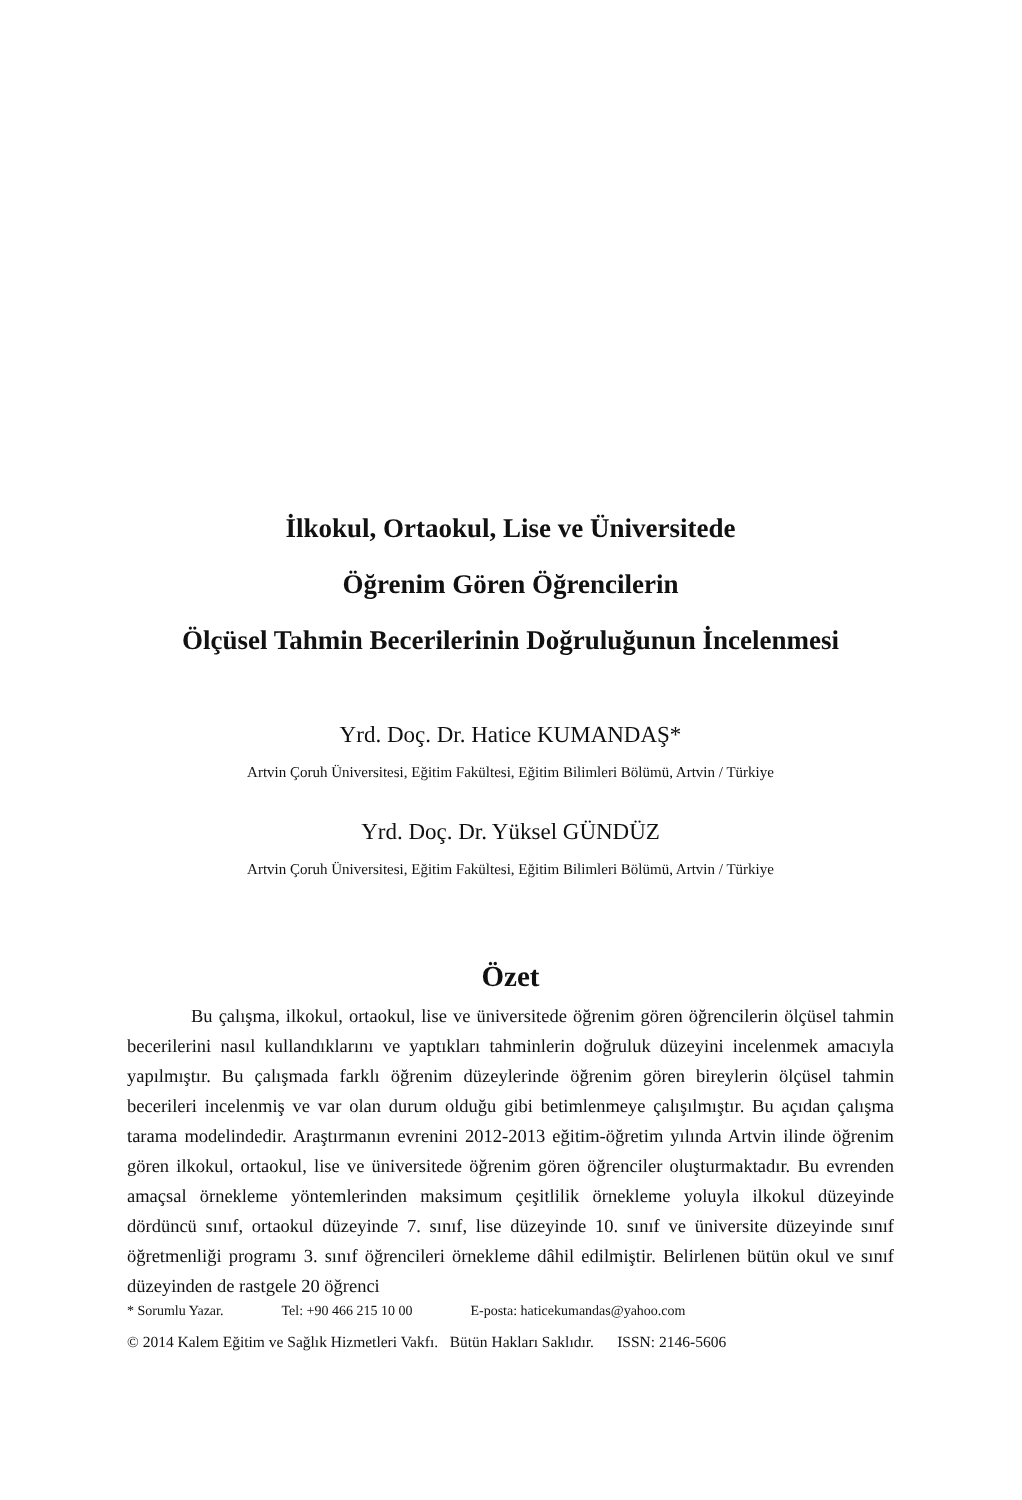İlkokul, Ortaokul, Lise ve Üniversitede
Öğrenim Gören Öğrencilerin
Ölçüsel Tahmin Becerilerinin Doğruluğunun İncelenmesi
Yrd. Doç. Dr. Hatice KUMANDAŞ*
Artvin Çoruh Üniversitesi, Eğitim Fakültesi, Eğitim Bilimleri Bölümü, Artvin / Türkiye
Yrd. Doç. Dr. Yüksel GÜNDÜZ
Artvin Çoruh Üniversitesi, Eğitim Fakültesi, Eğitim Bilimleri Bölümü, Artvin / Türkiye
Özet
Bu çalışma, ilkokul, ortaokul, lise ve üniversitede öğrenim gören öğrencilerin ölçüsel tahmin becerilerini nasıl kullandıklarını ve yaptıkları tahminlerin doğruluk düzeyini incelenmek amacıyla yapılmıştır. Bu çalışmada farklı öğrenim düzeylerinde öğrenim gören bireylerin ölçüsel tahmin becerileri incelenmiş ve var olan durum olduğu gibi betimlenmeye çalışılmıştır. Bu açıdan çalışma tarama modelindedir. Araştırmanın evrenini 2012-2013 eğitim-öğretim yılında Artvin ilinde öğrenim gören ilkokul, ortaokul, lise ve üniversitede öğrenim gören öğrenciler oluşturmaktadır. Bu evrenden amaçsal örnekleme yöntemlerinden maksimum çeşitlilik örnekleme yoluyla ilkokul düzeyinde dördüncü sınıf, ortaokul düzeyinde 7. sınıf, lise düzeyinde 10. sınıf ve üniversite düzeyinde sınıf öğretmenliği programı 3. sınıf öğrencileri örnekleme dâhil edilmiştir. Belirlenen bütün okul ve sınıf düzeyinden de rastgele 20 öğrenci
* Sorumlu Yazar. Tel: +90 466 215 10 00 E-posta: haticekumandas@yahoo.com
© 2014 Kalem Eğitim ve Sağlık Hizmetleri Vakfı. Bütün Hakları Saklıdır. ISSN: 2146-5606